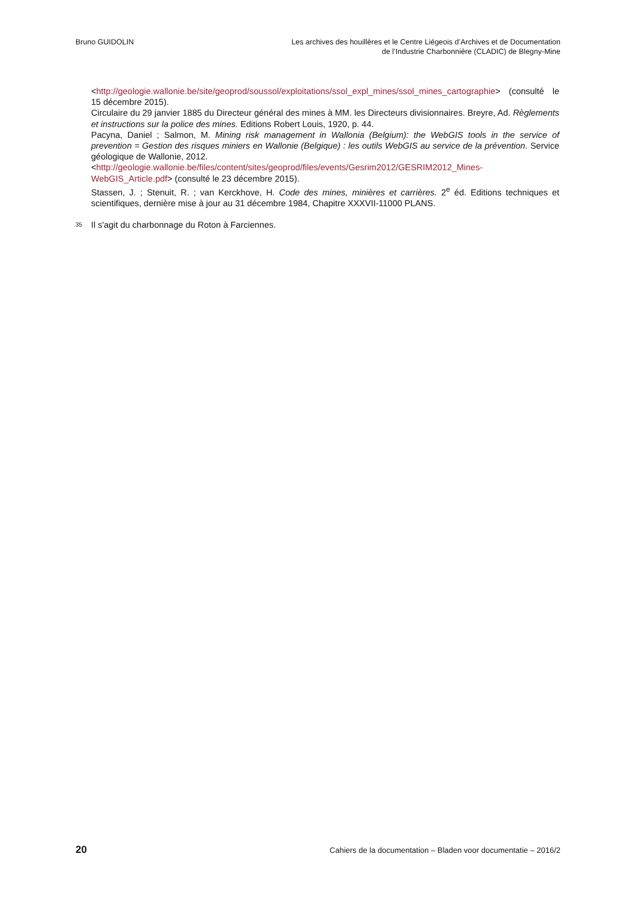Bruno GUIDOLIN Les archives des houillères et le Centre Liégeois d’Archives et de Documentation
de l’Industrie Charbonnière (CLADIC) de Blegny-Mine
<http://geologie.wallonie.be/site/geoprod/soussol/exploitations/ssol_expl_mines/ssol_mines_cartographie> (consulté le 15 décembre 2015).
Circulaire du 29 janvier 1885 du Directeur général des mines à MM. les Directeurs divisionnaires. Breyre, Ad. Règlements et instructions sur la police des mines. Editions Robert Louis, 1920, p. 44.
Pacyna, Daniel ; Salmon, M. Mining risk management in Wallonia (Belgium): the WebGIS tools in the service of prevention = Gestion des risques miniers en Wallonie (Belgique) : les outils WebGIS au service de la prévention. Service géologique de Wallonie, 2012.
<http://geologie.wallonie.be/files/content/sites/geoprod/files/events/Gesrim2012/GESRIM2012_Mines-WebGIS_Article.pdf> (consulté le 23 décembre 2015).
Stassen, J. ; Stenuit, R. ; van Kerckhove, H. Code des mines, minières et carrières. 2<sup>e</sup> éd. Editions techniques et scientifiques, dernière mise à jour au 31 décembre 1984, Chapitre XXXVII-11000 PLANS.
35 Il s'agit du charbonnage du Roton à Farciennes.
20 Cahiers de la documentation – Bladen voor documentatie – 2016/2